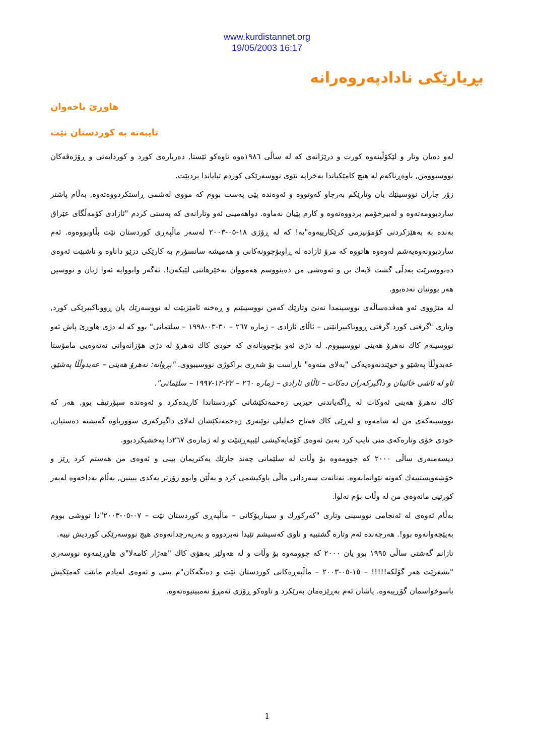www.kurdistannet.org
19/05/2003 16:17
بڕیارێکی نادادپەروەرانە
هاوڕێ باخەوان
تایبەتە بە کوردستان نێت
لەو دەیان وتار و لێکۆڵینەوە کورت و درێژانەی کە لە ساڵی ١٩٨٦ەوە تاوەکو ئێستا, دەربارەی کورد و کوردایەتی و ڕۆژەڤەکان نووسیوومن, باوەڕناکەم لە هیچ کامێکیاندا بەخراپە نێوی نووسەرێکی کوردم تیایاندا بردبێت.
زۆر جاران نووسینێك یان وتارێکم بەرچاو کەوتووە و ئەوەندە پێی پەست بووم کە مووی لەشمی ڕاستکردووەتەوە, بەڵام پاشتر ساردبوومەتەوە و لەبیرخۆمم بردووەتەوە و کارم پێیان نەماوە. دواهەمینی ئەو وتارانەی کە پەستی کردم "ئازادی کۆمەڵگای عێراق بەندە بە بەهێزکردنی کۆمۆنیزمی کرێکارییەوە"یە! کە لە ڕۆژی ١٨-٠٥-٢٠٠٣ لەسەر ماڵپەڕی کوردستان نێت بڵاوبووەوە. ئەم ساردبوونەوەیەشم لەوەوە هاتووە کە مرۆ ئازادە لە ڕاوبۆچوونەکانی و هەمیشە سانسۆرم بە کارێکی دزێو داناوە و ناشبێت ئەوەی دەنووسرێت بەدڵی گشت لایەك بن و ئەوەشی من دەینووسم هەمووان بەخێرهاتنی لێبکەن!. ئەگەر وابووایە ئەوا ژیان و نووسین هەر بوونیان نەدەبوو.
لە مێژووی ئەو هەڤدەساڵەی نووسینمدا تەنێ وتارێك کەمن نووسیبێتم و ڕەخنە ئامێزبێت لە نووسەرێك یان ڕووناکبیرێکی کورد, وتاری "گرفتی کورد گرفتی ڕووناکبیرانێتی – ئاڵای ئازادی – ژمارە ٢٦٧ – ٣٠-٠٣-١٩٩٨ – سلێمانی" بوو کە لە دژی هاوڕێ پاش ئەو نووسینەم کاك نەهرۆ هەینی نووسیبووم, لە دژی ئەو بۆچوونانەی کە خودی کاك نەهرۆ لە دژی هۆزانەوانی نەتەوەیی مامۆستا عەبدوڵڵا پەشێو و خوێندنەوەیەکی "بەلای منەوە" ناڕاست بۆ شەڕی براکوژی نووسیبووی. "بڕوانە: نەهرۆ هەینی – عەبدوڵڵا پەشێو, ئاو لە ئاشی خائینان و داگیرکەران دەکات – ئاڵای ئازادی – ژمارە ٢٦٠ – ٢٢-١٢-١٩٩٧ – سلێمانی".
کاك نەهرۆ هەینی ئەوکات لە ڕاگەیاندنی حیزبی زەحمەتکێشانی کوردستاندا کاریدەکرد و ئەوەندە سپۆرتیڤ بوو, هەر کە نووسینەکەی من لە شامەوە و لەڕێی کاك فەتاح خەلیلی نوێنەری زەحمەتکێشان لەلای داگیرکەری سووریاوە گەیشتە دەستیان, خودی خۆی وتارەکەی منی تایپ کرد بەبێ ئەوەی کۆمایەکیشی لێبپەڕێنێت و لە ژمارەی ٢٦٧دا پەخشیکردبوو.
دیسەمبەری ساڵی ٢٠٠٠ کە چوومەوە بۆ وڵات لە سلێمانی چەند جارێك یەکتریمان بینی و ئەوەی من هەستم کرد ڕێز و خۆشەویستییەك کەوتە نێوانمانەوە. تەنانەت سەردانی ماڵی باوکیشمی کرد و بەڵێن وابوو زۆرتر یەکدی ببینین, بەڵام بەداخەوە لەبەر کورتیی مانەوەی من لە وڵات بۆم نەلوا.
بەڵام ئەوەی لە ئەنجامی نووسینی وتاری "کەرکورك و سیناریۆکانی – ماڵپەڕی کوردستان نێت – ٠٧-٠٥-٢٠٠٣"دا تووشی بووم بەپێچەوانەوە بوو!. هەرچەندە ئەم وتارە گشتییە و ناوی کەسیشم تێیدا نەبردووە و بەرپەرچدانەوەی هیچ نووسەرێکی کوردیش نییە.
نازانم گەشتی ساڵی ١٩٩٥ بوو یان ٢٠٠٠ کە چوومەوە بۆ وڵات و لە هەولێر بەهۆی کاك "هەژار کامەلا"ی هاوڕێمەوە نووسەری "بشفرێت هەر گۆلکە!!!!! – ١٥-٠٥-٢٠٠٣ – ماڵپەڕەکانی کوردستان نێت و دەنگەکان"م بینی و ئەوەی لەیادم مابێت کەمێکیش باسوخواسمان گۆڕییەوە. پاشان ئەم بەڕێزەمان بەرێکرد و تاوەکو ڕۆژی ئەمڕۆ نەمبینیوەتەوە.
1